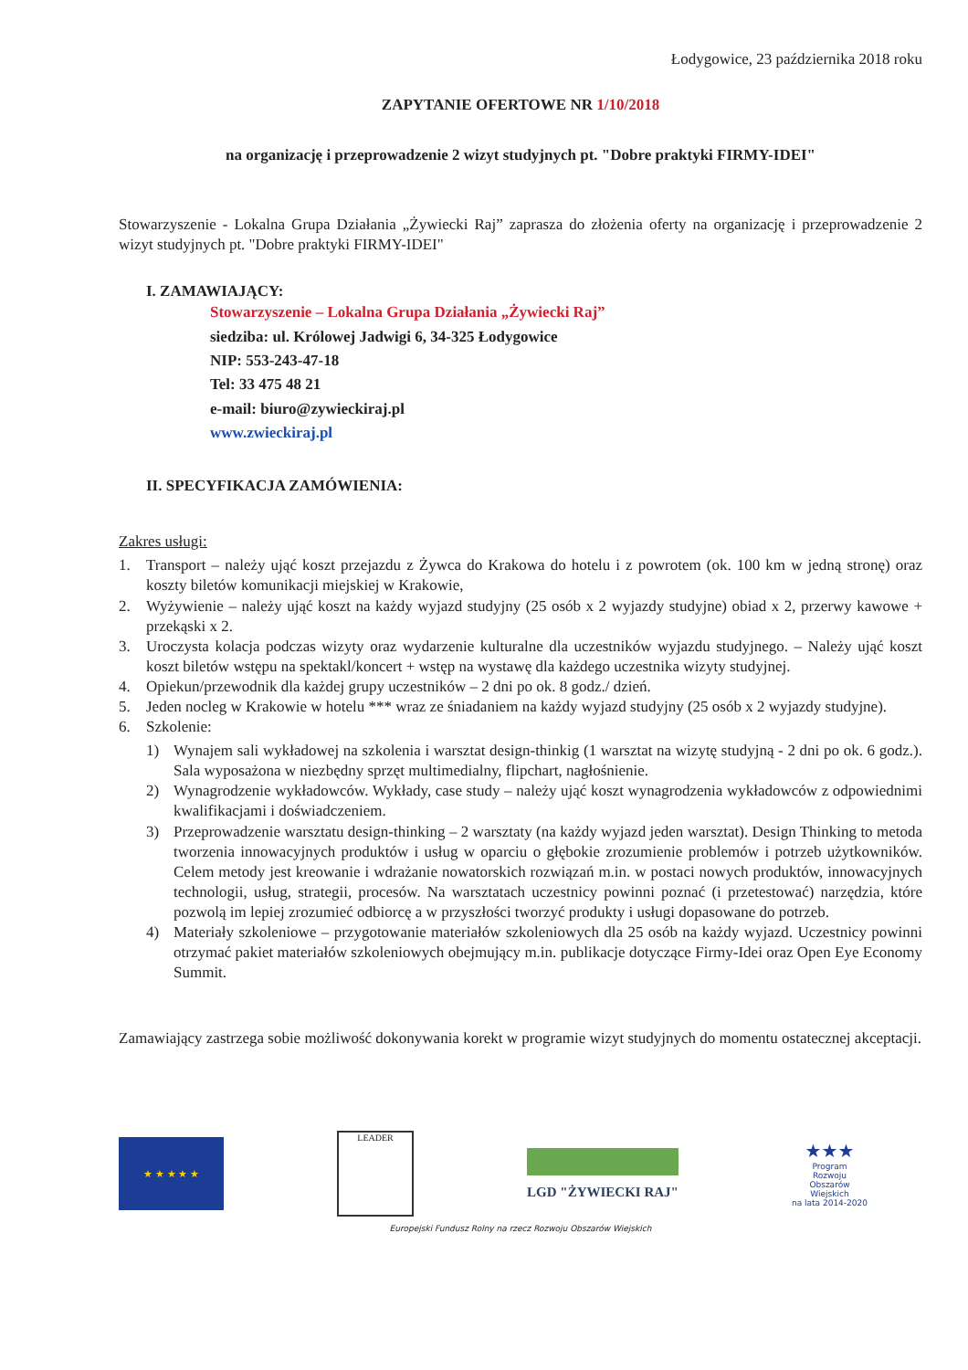Łodygowice, 23 października 2018 roku
ZAPYTANIE OFERTOWE NR 1/10/2018
na organizację i przeprowadzenie 2 wizyt studyjnych pt. "Dobre praktyki FIRMY-IDEI"
Stowarzyszenie - Lokalna Grupa Działania „Żywiecki Raj” zaprasza do złożenia oferty na organizację i przeprowadzenie 2 wizyt studyjnych pt. "Dobre praktyki FIRMY-IDEI"
I. ZAMAWIAJĄCY:
Stowarzyszenie – Lokalna Grupa Działania „Żywiecki Raj”
siedziba: ul. Królowej Jadwigi 6, 34-325 Łodygowice
NIP: 553-243-47-18
Tel: 33 475 48 21
e-mail: biuro@zywieckiraj.pl
www.zwieckiraj.pl
II. SPECYFIKACJA ZAMÓWIENIA:
Zakres usługi:
1. Transport – należy ująć koszt przejazdu z Żywca do Krakowa do hotelu i z powrotem (ok. 100 km w jedną stronę) oraz koszty biletów komunikacji miejskiej w Krakowie,
2. Wyżywienie – należy ująć koszt na każdy wyjazd studyjny (25 osób x 2 wyjazdy studyjne) obiad x 2, przerwy kawowe + przekąski x 2.
3. Uroczysta kolacja podczas wizyty oraz wydarzenie kulturalne dla uczestników wyjazdu studyjnego. – Należy ująć koszt koszt biletów wstępu na spektakl/koncert + wstęp na wystawę dla każdego uczestnika wizyty studyjnej.
4. Opiekun/przewodnik dla każdej grupy uczestników – 2 dni po ok. 8 godz./ dzień.
5. Jeden nocleg w Krakowie w hotelu *** wraz ze śniadaniem na każdy wyjazd studyjny (25 osób x 2 wyjazdy studyjne).
6. Szkolenie:
1) Wynajem sali wykładowej na szkolenia i warsztat design-thinkig (1 warsztat na wizytę studyjną - 2 dni po ok. 6 godz.). Sala wyposażona w niezbędny sprzęt multimedialny, flipchart, nagłośnienie.
2) Wynagrodzenie wykładowców. Wykłady, case study – należy ująć koszt wynagrodzenia wykładowców z odpowiednimi kwalifikacjami i doświadczeniem.
3) Przeprowadzenie warsztatu design-thinking – 2 warsztaty (na każdy wyjazd jeden warsztat). Design Thinking to metoda tworzenia innowacyjnych produktów i usług w oparciu o głębokie zrozumienie problemów i potrzeb użytkowników. Celem metody jest kreowanie i wdrażanie nowatorskich rozwiązań m.in. w postaci nowych produktów, innowacyjnych technologii, usług, strategii, procesów. Na warsztatach uczestnicy powinni poznać (i przetestować) narzędzia, które pozwolą im lepiej zrozumieć odbiorcę a w przyszłości tworzyć produkty i usługi dopasowane do potrzeb.
4) Materiały szkoleniowe – przygotowanie materiałów szkoleniowych dla 25 osób na każdy wyjazd. Uczestnicy powinni otrzymać pakiet materiałów szkoleniowych obejmujący m.in. publikacje dotyczące Firmy-Idei oraz Open Eye Economy Summit.
Zamawiający zastrzega sobie możliwość dokonywania korekt w programie wizyt studyjnych do momentu ostatecznej akceptacji.
★ ★ ★ ★ ★
LEADER
LGD "ŻYWIECKI RAJ"
★★★
Program
Rozwoju
Obszarów
Wiejskich
na lata 2014-2020
Europejski Fundusz Rolny na rzecz Rozwoju Obszarów Wiejskich